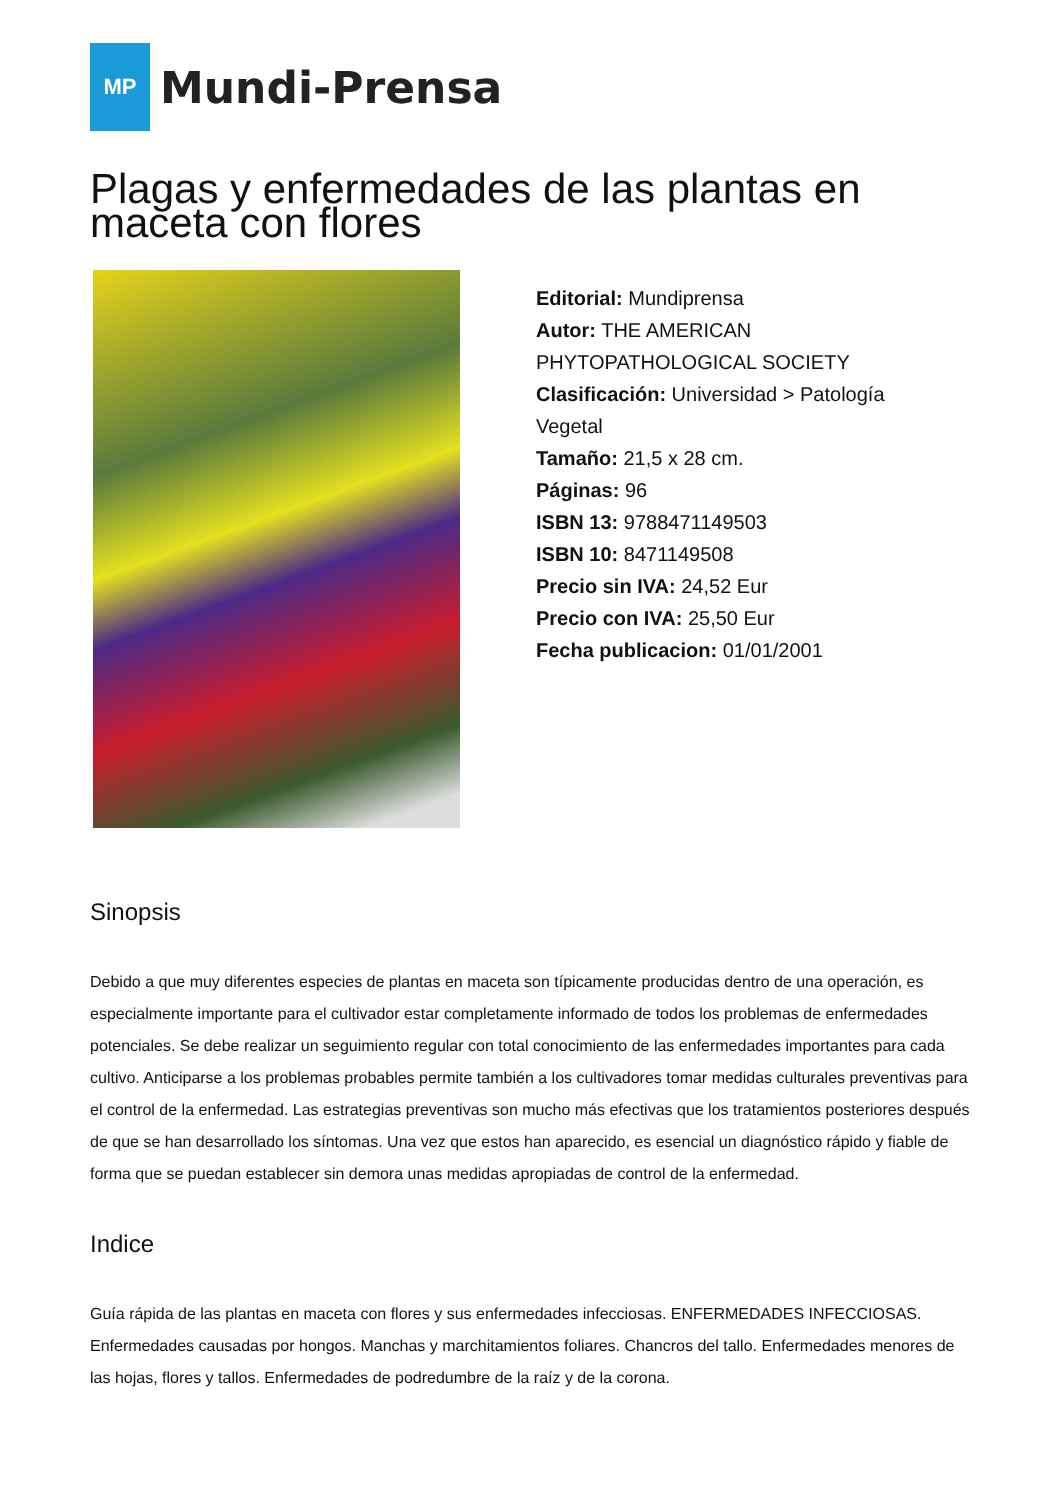MP
Mundi-Prensa
Plagas y enfermedades de las plantas en maceta con flores
Editorial: Mundiprensa
Autor: THE AMERICAN PHYTOPATHOLOGICAL SOCIETY
Clasificación: Universidad > Patología Vegetal
Tamaño: 21,5 x 28 cm.
Páginas: 96
ISBN 13: 9788471149503
ISBN 10: 8471149508
Precio sin IVA: 24,52 Eur
Precio con IVA: 25,50 Eur
Fecha publicacion: 01/01/2001
Sinopsis
Debido a que muy diferentes especies de plantas en maceta son típicamente producidas dentro de una operación, es especialmente importante para el cultivador estar completamente informado de todos los problemas de enfermedades potenciales. Se debe realizar un seguimiento regular con total conocimiento de las enfermedades importantes para cada cultivo. Anticiparse a los problemas probables permite también a los cultivadores tomar medidas culturales preventivas para el control de la enfermedad. Las estrategias preventivas son mucho más efectivas que los tratamientos posteriores después de que se han desarrollado los síntomas. Una vez que estos han aparecido, es esencial un diagnóstico rápido y fiable de forma que se puedan establecer sin demora unas medidas apropiadas de control de la enfermedad.
Indice
Guía rápida de las plantas en maceta con flores y sus enfermedades infecciosas. ENFERMEDADES INFECCIOSAS. Enfermedades causadas por hongos. Manchas y marchitamientos foliares. Chancros del tallo. Enfermedades menores de las hojas, flores y tallos. Enfermedades de podredumbre de la raíz y de la corona.